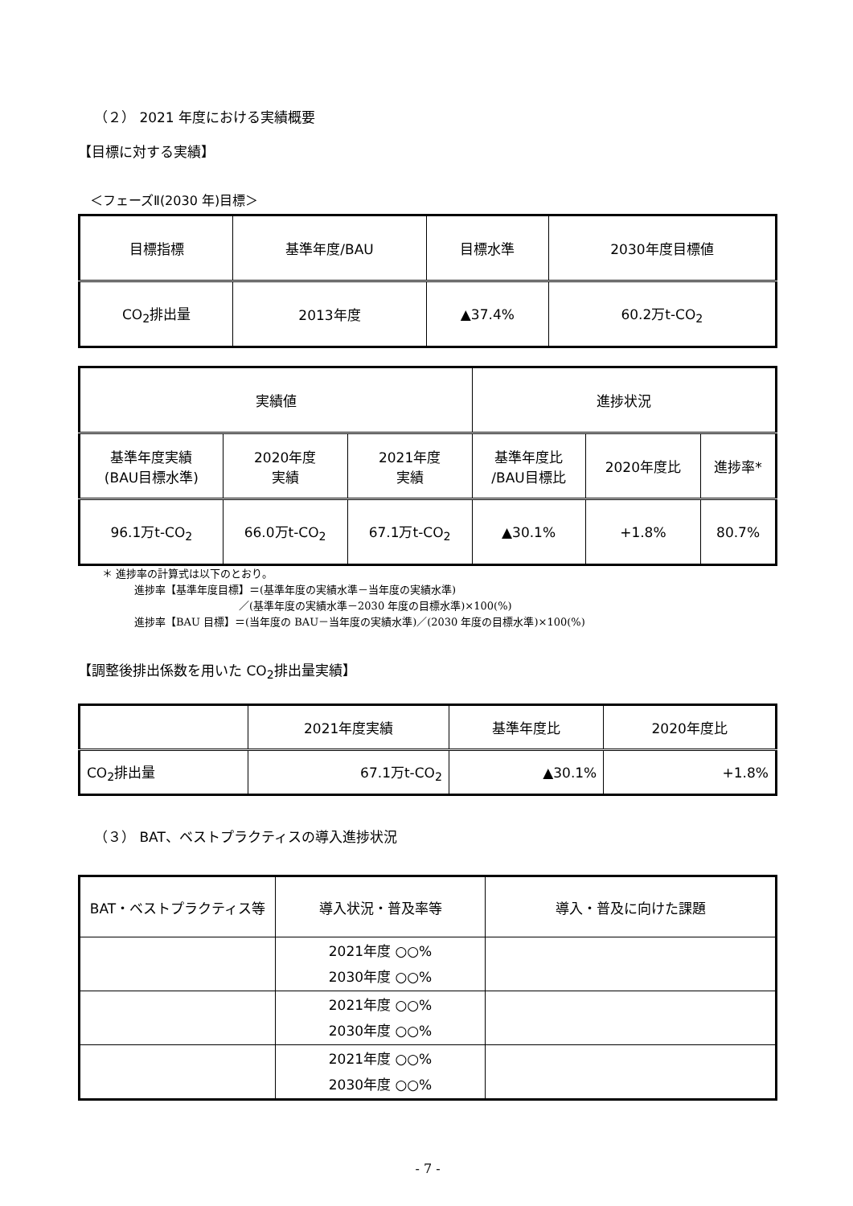（２） 2021 年度における実績概要
【目標に対する実績】
＜フェーズⅡ(2030 年)目標＞
| 目標指標 | 基準年度/BAU | 目標水準 | 2030年度目標値 |
| --- | --- | --- | --- |
| CO<sub>2</sub>排出量 | 2013年度 | ▲37.4% | 60.2万t-CO<sub>2</sub> |
| 実績値 | | | 進捗状況 | | |
| --- | --- | --- | --- | --- | --- |
| 基準年度実績 (BAU目標水準) | 2020年度 実績 | 2021年度 実績 | 基準年度比 /BAU目標比 | 2020年度比 | 進捗率* |
| 96.1万t-CO<sub>2</sub> | 66.0万t-CO<sub>2</sub> | 67.1万t-CO<sub>2</sub> | ▲30.1% | +1.8% | 80.7% |
＊ 進捗率の計算式は以下のとおり。
進捗率【基準年度目標】＝(基準年度の実績水準－当年度の実績水準)
／(基準年度の実績水準－2030 年度の目標水準)×100(%)
進捗率【BAU 目標】＝(当年度の BAU－当年度の実績水準)／(2030 年度の目標水準)×100(%)
【調整後排出係数を用いた CO<sub>2</sub>排出量実績】
| | 2021年度実績 | 基準年度比 | 2020年度比 |
| --- | --- | --- | --- |
| CO<sub>2</sub>排出量 | 67.1万t-CO<sub>2</sub> | ▲30.1% | +1.8% |
（３） BAT、ベストプラクティスの導入進捗状況
| BAT・ベストプラクティス等 | 導入状況・普及率等 | 導入・普及に向けた課題 |
| --- | --- | --- |
| | 2021年度 ○○% 2030年度 ○○% | |
| | 2021年度 ○○% 2030年度 ○○% | |
| | 2021年度 ○○% 2030年度 ○○% | |
- 7 -